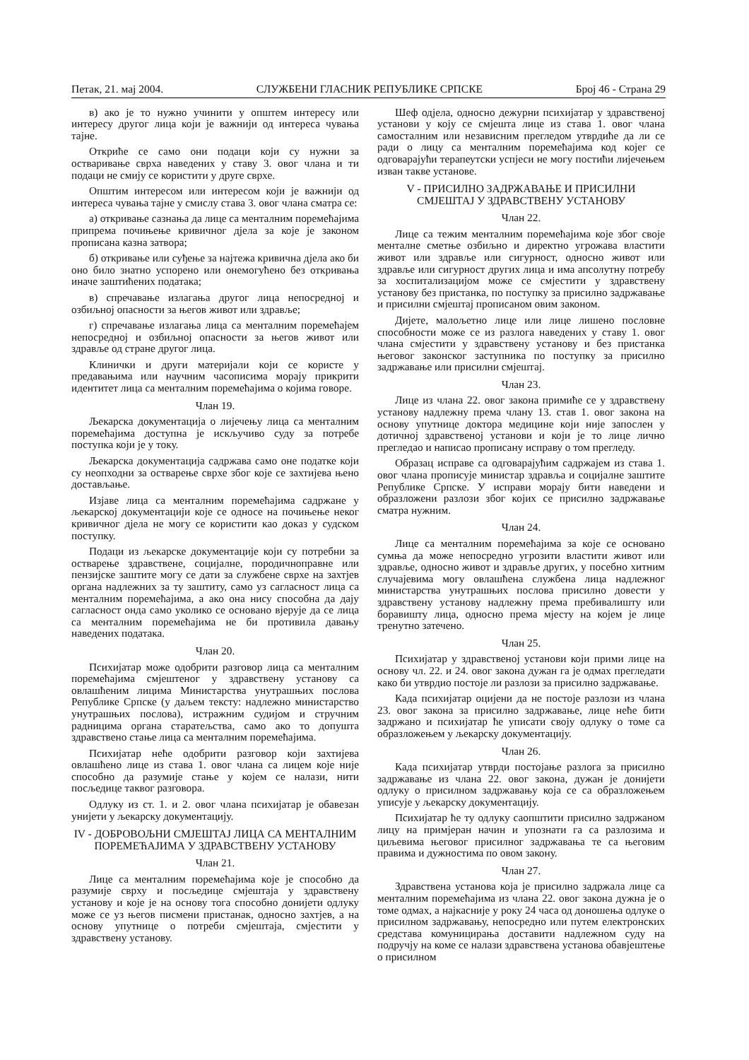Петак, 21. мај 2004. СЛУЖБЕНИ ГЛАСНИК РЕПУБЛИКЕ СРПСКЕ Број 46 - Страна 29
в) ако је то нужно учинити у општем интересу или интересу другог лица који је важнији од интереса чувања тајне.
Откриће се само они подаци који су нужни за остваривање сврха наведених у ставу 3. овог члана и ти подаци не смију се користити у друге сврхе.
Општим интересом или интересом који је важнији од интереса чувања тајне у смислу става 3. овог члана сматра се:
а) откривање сазнања да лице са менталним поремећајима припрема почињење кривичног дјела за које је законом прописана казна затвора;
б) откривање или суђење за најтежа кривична дјела ако би оно било знатно успорено или онемогућено без откривања иначе заштићених података;
в) спречавање излагања другог лица непосредној и озбиљној опасности за његов живот или здравље;
г) спречавање излагања лица са менталним поремећајем непосредној и озбиљној опасности за његов живот или здравље од стране другог лица.
Клинички и други материјали који се користе у предавањима или научним часописима морају прикрити идентитет лица са менталним поремећајима о којима говоре.
Члан 19.
Љекарска документација о лијечењу лица са менталним поремећајима доступна је искључиво суду за потребе поступка који је у току.
Љекарска документација садржава само оне податке који су неопходни за остварење сврхе због које се захтијева њено достављање.
Изјаве лица са менталним поремећајима садржане у љекарској документацији које се односе на почињење неког кривичног дјела не могу се користити као доказ у судском поступку.
Подаци из љекарске документације који су потребни за остварење здравствене, социјалне, породичноправне или пензијске заштите могу се дати за службене сврхе на захтјев органа надлежних за ту заштиту, само уз сагласност лица са менталним поремећајима, а ако она нису способна да дају сагласност онда само уколико се основано вјерује да се лица са менталним поремећајима не би противила давању наведених података.
Члан 20.
Психијатар може одобрити разговор лица са менталним поремећајима смјештеног у здравствену установу са овлашћеним лицима Министарства унутрашњих послова Републике Српске (у даљем тексту: надлежно министарство унутрашњих послова), истражним судијом и стручним радницима органа старатељства, само ако то допушта здравствено стање лица са менталним поремећајима.
Психијатар неће одобрити разговор који захтијева овлашћено лице из става 1. овог члана са лицем које није способно да разумије стање у којем се налази, нити посљедице таквог разговора.
Одлуку из ст. 1. и 2. овог члана психијатар је обавезан унијети у љекарску документацију.
IV - ДОБРОВОЉНИ СМЈЕШТАЈ ЛИЦА СА МЕНТАЛНИМ ПОРЕМЕЋАЈИМА У ЗДРАВСТВЕНУ УСТАНОВУ
Члан 21.
Лице са менталним поремећајима које је способно да разумије сврху и посљедице смјештаја у здравствену установу и које је на основу тога способно донијети одлуку може се уз његов писмени пристанак, односно захтјев, а на основу упутнице о потреби смјештаја, смјестити у здравствену установу.
Шеф одјела, односно дежурни психијатар у здравственој установи у коју се смјешта лице из става 1. овог члана самосталним или независним прегледом утврдиће да ли се ради о лицу са менталним поремећајима код којег се одговарајући терапеутски успјеси не могу постићи лијечењем изван такве установе.
V - ПРИСИЛНО ЗАДРЖАВАЊЕ И ПРИСИЛНИ СМЈЕШТАЈ У ЗДРАВСТВЕНУ УСТАНОВУ
Члан 22.
Лице са тежим менталним поремећајима које због своје менталне сметње озбиљно и директно угрожава властити живот или здравље или сигурност, односно живот или здравље или сигурност других лица и има апсолутну потребу за хоспитализацијом може се смјестити у здравствену установу без пристанка, по поступку за присилно задржавање и присилни смјештај прописаном овим законом.
Дијете, малољетно лице или лице лишено пословне способности може се из разлога наведених у ставу 1. овог члана смјестити у здравствену установу и без пристанка његовог законског заступника по поступку за присилно задржавање или присилни смјештај.
Члан 23.
Лице из члана 22. овог закона примиће се у здравствену установу надлежну према члану 13. став 1. овог закона на основу упутнице доктора медицине који није запослен у дотичној здравственој установи и који је то лице лично прегледао и написао прописану исправу о том прегледу.
Образац исправе са одговарајућим садржајем из става 1. овог члана прописује министар здравља и социјалне заштите Републике Српске. У исправи морају бити наведени и образложени разлози због којих се присилно задржавање сматра нужним.
Члан 24.
Лице са менталним поремећајима за које се основано сумња да може непосредно угрозити властити живот или здравље, односно живот и здравље других, у посебно хитним случајевима могу овлашћена службена лица надлежног министарства унутрашњих послова присилно довести у здравствену установу надлежну према пребивалишту или боравишту лица, односно према мјесту на којем је лице тренутно затечено.
Члан 25.
Психијатар у здравственој установи који прими лице на основу чл. 22. и 24. овог закона дужан га је одмах прегледати како би утврдио постоје ли разлози за присилно задржавање.
Када психијатар оцијени да не постоје разлози из члана 23. овог закона за присилно задржавање, лице неће бити задржано и психијатар ће уписати своју одлуку о томе са образложењем у љекарску документацију.
Члан 26.
Када психијатар утврди постојање разлога за присилно задржавање из члана 22. овог закона, дужан је донијети одлуку о присилном задржавању која се са образложењем уписује у љекарску документацију.
Психијатар ће ту одлуку саопштити присилно задржаном лицу на примјеран начин и упознати га са разлозима и циљевима његовог присилног задржавања те са његовим правима и дужностима по овом закону.
Члан 27.
Здравствена установа која је присилно задржала лице са менталним поремећајима из члана 22. овог закона дужна је о томе одмах, а најкасније у року 24 часа од доношења одлуке о присилном задржавању, непосредно или путем електронских средстава комуницирања доставити надлежном суду на подручју на коме се налази здравствена установа обавјештење о присилном